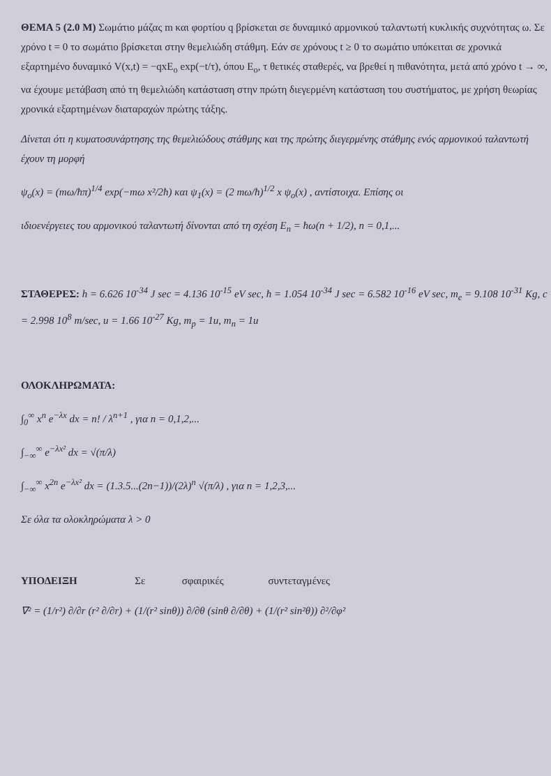ΘΕΜΑ 5 (2.0 Μ) Σωμάτιο μάζας m και φορτίου q βρίσκεται σε δυναμικό αρμονικού ταλαντωτή κυκλικής συχνότητας ω. Σε χρόνο t = 0 το σωμάτιο βρίσκεται στην θεμελιώδη στάθμη. Εάν σε χρόνους t ≥ 0 το σωμάτιο υπόκειται σε χρονικά εξαρτημένο δυναμικό V(x,t) = −qxE<sub>o</sub> exp(−t/τ), όπου E<sub>o</sub>, τ θετικές σταθερές, να βρεθεί η πιθανότητα, μετά από χρόνο t → ∞, να έχουμε μετάβαση από τη θεμελιώδη κατάσταση στην πρώτη διεγερμένη κατάσταση του συστήματος, με χρήση θεωρίας χρονικά εξαρτημένων διαταραχών πρώτης τάξης.
Δίνεται ότι η κυματοσυνάρτησης της θεμελιώδους στάθμης και της πρώτης διεγερμένης στάθμης ενός αρμονικού ταλαντωτή έχουν τη μορφή
ψ<sub>o</sub>(x) = (mω/ħπ)<sup>1/4</sup> exp(−mω x²/2ħ) και ψ<sub>1</sub>(x) = (2 mω/ħ)<sup>1/2</sup> x ψ<sub>o</sub>(x) , αντίστοιχα. Επίσης οι
ιδιοενέργειες του αρμονικού ταλαντωτή δίνονται από τη σχέση E<sub>n</sub> = ħω(n + 1/2), n = 0,1,...
ΣΤΑΘΕΡΕΣ: h = 6.626 10<sup>-34</sup> J sec = 4.136 10<sup>-15</sup> eV sec, ħ = 1.054 10<sup>-34</sup> J sec = 6.582 10<sup>-16</sup> eV sec, m<sub>e</sub> = 9.108 10<sup>-31</sup> Kg, c = 2.998 10<sup>8</sup> m/sec, u = 1.66 10<sup>-27</sup> Kg, m<sub>p</sub> = 1u, m<sub>n</sub> = 1u
ΟΛΟΚΛΗΡΩΜΑΤΑ:
∫<sub>0</sub><sup>∞</sup> x<sup>n</sup> e<sup>−λx</sup> dx = n! / λ<sup>n+1</sup> , για n = 0,1,2,...
∫<sub>−∞</sub><sup>∞</sup> e<sup>−λx²</sup> dx = √(π/λ)
∫<sub>−∞</sub><sup>∞</sup> x<sup>2n</sup> e<sup>−λx²</sup> dx = (1.3.5...(2n−1))/(2λ)<sup>n</sup> √(π/λ) , για n = 1,2,3,...
Σε όλα τα ολοκληρώματα λ > 0
ΥΠΟΔΕΙΞΗ Σε σφαιρικές συντεταγμένες
∇² = (1/r²) ∂/∂r (r² ∂/∂r) + (1/(r² sinθ)) ∂/∂θ (sinθ ∂/∂θ) + (1/(r² sin²θ)) ∂²/∂φ²